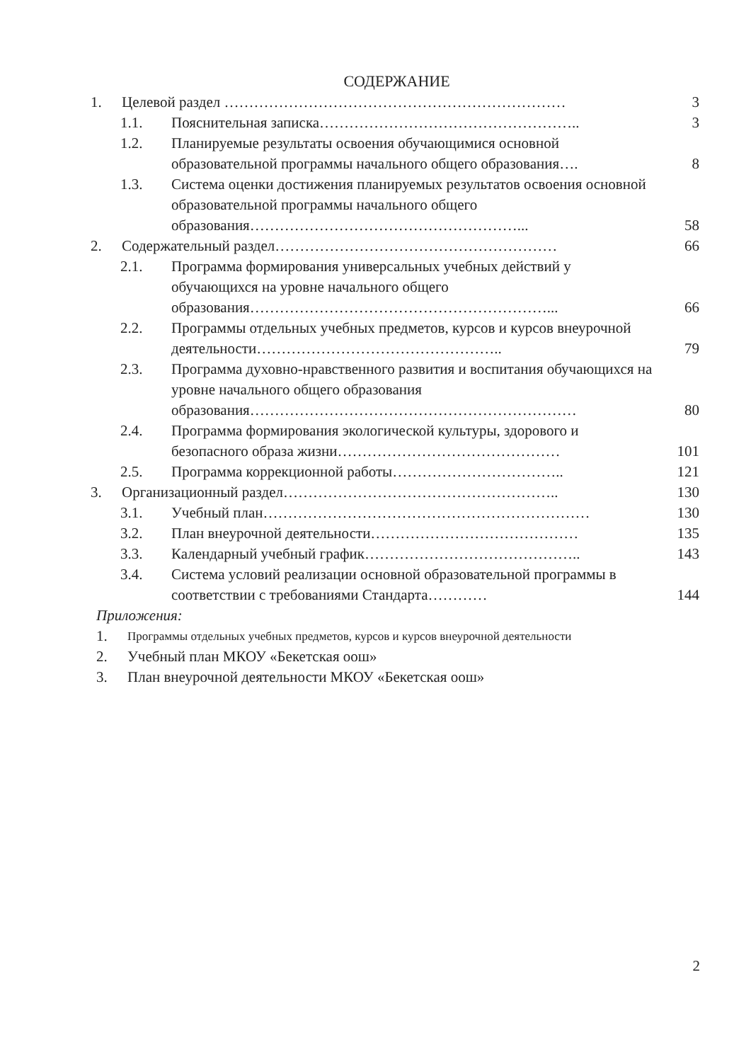СОДЕРЖАНИЕ
1. Целевой раздел …………………………………………………………… 3
1.1. Пояснительная записка…………………………………………….. 3
1.2. Планируемые результаты освоения обучающимися основной образовательной программы начального общего образования…. 8
1.3. Система оценки достижения планируемых результатов освоения основной образовательной программы начального общего образования………………………………………………... 58
2. Содержательный раздел………………………………………………… 66
2.1. Программа формирования универсальных учебных действий у обучающихся на уровне начального общего образования……………………………………………………... 66
2.2. Программы отдельных учебных предметов, курсов и курсов внеурочной деятельности………………………………………….. 79
2.3. Программа духовно-нравственного развития и воспитания обучающихся на уровне начального общего образования образования………………………………………………………… 80
2.4. Программа формирования экологической культуры, здорового и безопасного образа жизни……………………………………… 101
2.5. Программа коррекционной работы…………………………….. 121
3. Организационный раздел……………………………………………….. 130
3.1. Учебный план………………………………………………………… 130
3.2. План внеурочной деятельности…………………………………… 135
3.3. Календарный учебный график…………………………………….. 143
3.4. Система условий реализации основной образовательной программы в соответствии с требованиями Стандарта………… 144
Приложения:
1. Программы отдельных учебных предметов, курсов и курсов внеурочной деятельности
2. Учебный план МКОУ «Бекетская оош»
3. План внеурочной деятельности МКОУ «Бекетская оош»
2